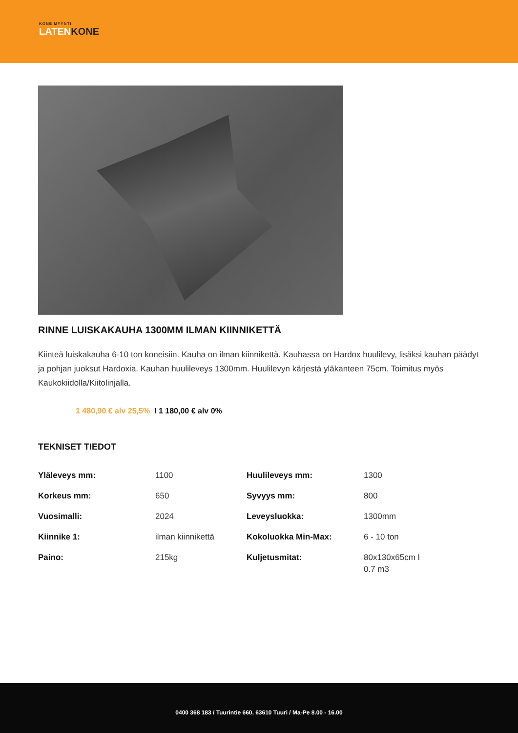KONE MYYNTI
LATENKONE
RINNE LUISKAKAUHA 1300MM ILMAN KIINNIKETTÄ
Kiinteä luiskakauha 6-10 ton koneisiin. Kauha on ilman kiinnikettä. Kauhassa on Hardox huulilevy, lisäksi kauhan päädyt ja pohjan juoksut Hardoxia. Kauhan huulileveys 1300mm. Huulilevyn kärjestä yläkanteen 75cm. Toimitus myös Kaukokiidolla/Kiitolinjalla.
1 480,90 € alv 25,5% I 1 180,00 € alv 0%
TEKNISET TIEDOT
| Yläleveys mm: | 1100 | Huulileveys mm: | 1300 |
| Korkeus mm: | 650 | Syvyys mm: | 800 |
| Vuosimalli: | 2024 | Leveysluokka: | 1300mm |
| Kiinnike 1: | ilman kiinnikettä | Kokoluokka Min-Max: | 6 - 10 ton |
| Paino: | 215kg | Kuljetusmitat: | 80x130x65cm I 0.7 m3 |
0400 368 183 / Tuurintie 660, 63610 Tuuri / Ma-Pe 8.00 - 16.00